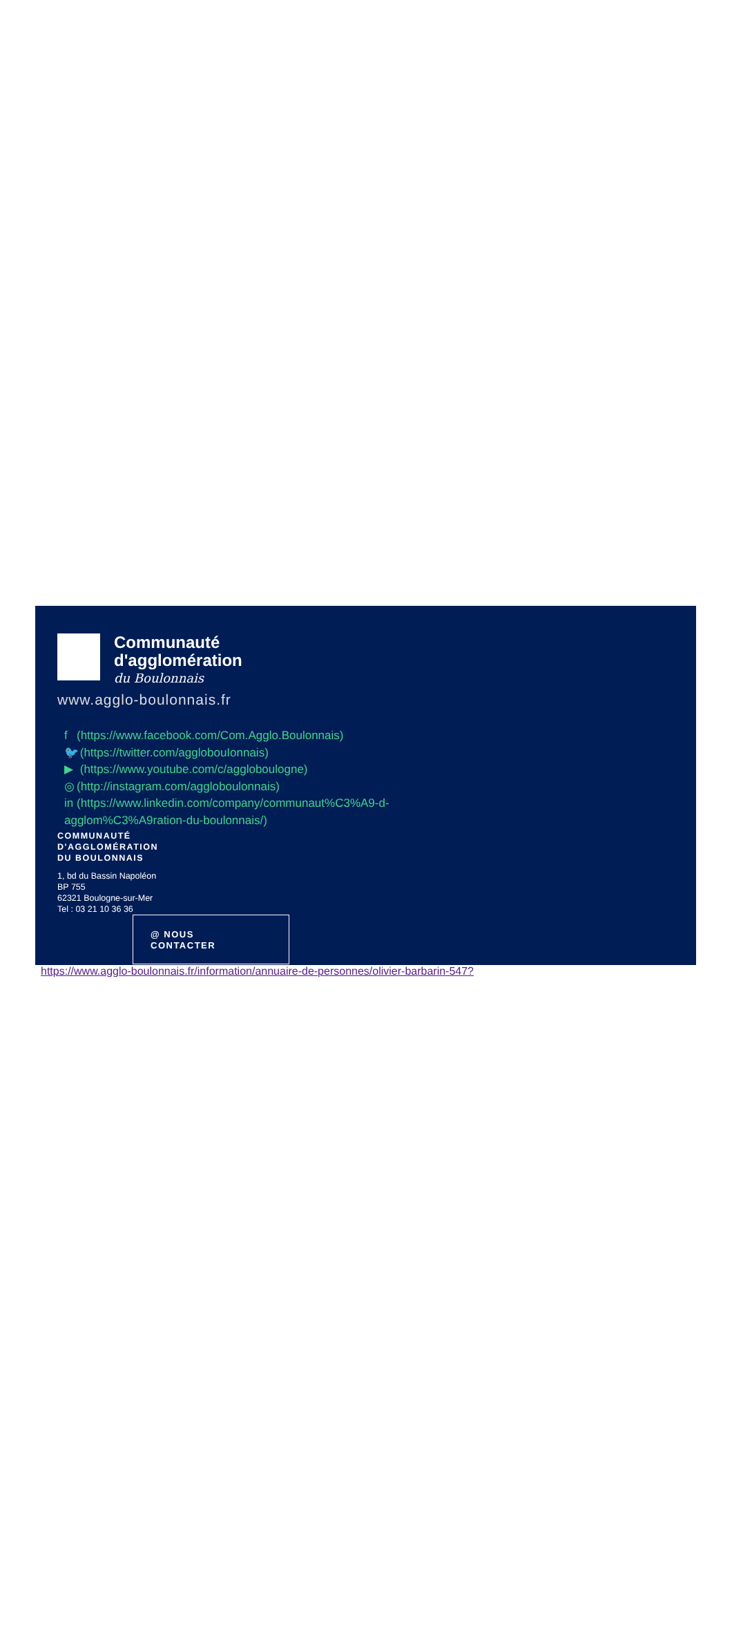Communauté
d'agglomération
du Boulonnais
www.agglo-boulonnais.fr
f (https://www.facebook.com/Com.Agglo.Boulonnais)
🐦 (https://twitter.com/agglobouIonnais)
▶ (https://www.youtube.com/c/aggloboulogne)
◎ (http://instagram.com/aggloboulonnais)
in (https://www.linkedin.com/company/communaut%C3%A9-d-
agglom%C3%A9ration-du-boulonnais/)
COMMUNAUTÉ
D'AGGLOMÉRATION
DU BOULONNAIS
1, bd du Bassin Napoléon
BP 755
62321 Boulogne-sur-Mer
Tel : 03 21 10 36 36
@ NOUS
CONTACTER
https://www.agglo-boulonnais.fr/information/annuaire-de-personnes/olivier-barbarin-547?